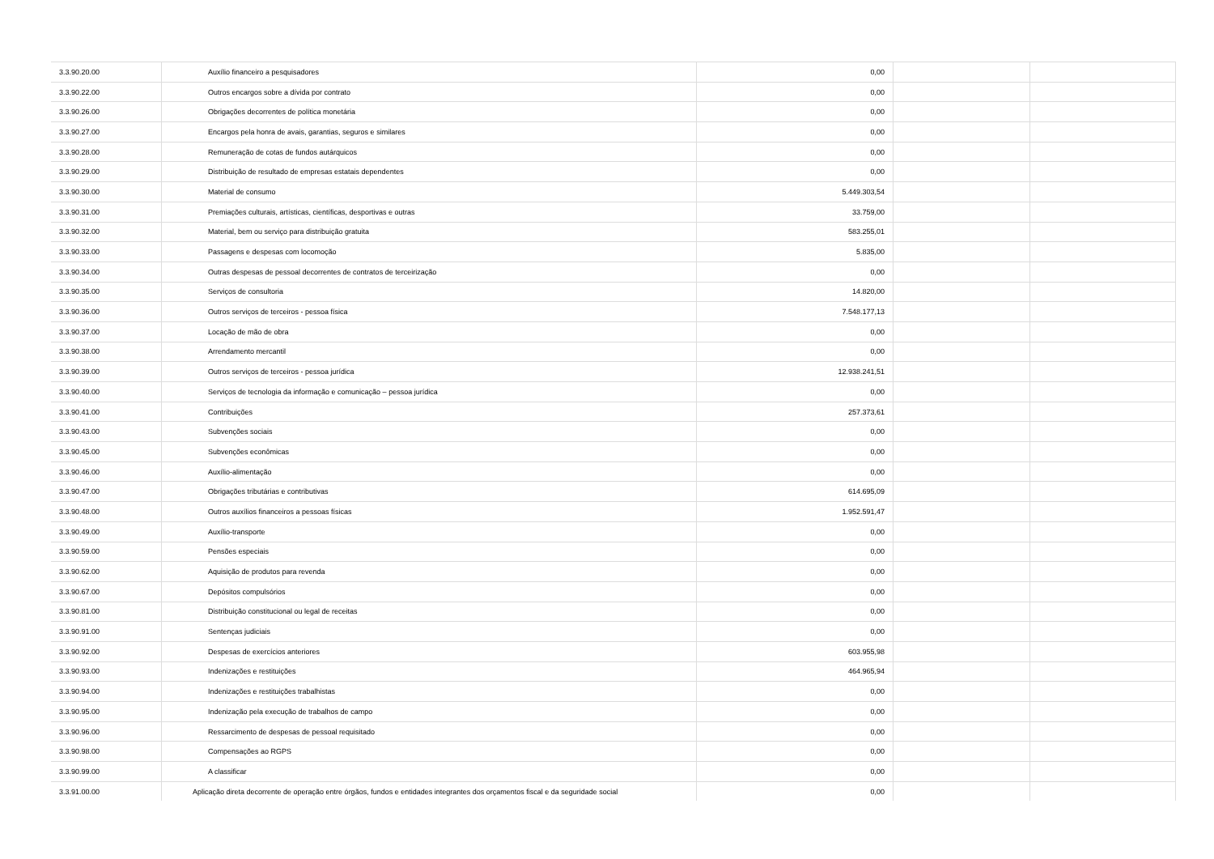| 3.3.90.20.00 | Auxílio financeiro a pesquisadores | 0,00 | | |
| 3.3.90.22.00 | Outros encargos sobre a dívida por contrato | 0,00 | | |
| 3.3.90.26.00 | Obrigações decorrentes de política monetária | 0,00 | | |
| 3.3.90.27.00 | Encargos pela honra de avais, garantias, seguros e similares | 0,00 | | |
| 3.3.90.28.00 | Remuneração de cotas de fundos autárquicos | 0,00 | | |
| 3.3.90.29.00 | Distribuição de resultado de empresas estatais dependentes | 0,00 | | |
| 3.3.90.30.00 | Material de consumo | 5.449.303,54 | | |
| 3.3.90.31.00 | Premiações culturais, artísticas, científicas, desportivas e outras | 33.759,00 | | |
| 3.3.90.32.00 | Material, bem ou serviço para distribuição gratuita | 583.255,01 | | |
| 3.3.90.33.00 | Passagens e despesas com locomoção | 5.835,00 | | |
| 3.3.90.34.00 | Outras despesas de pessoal decorrentes de contratos de terceirização | 0,00 | | |
| 3.3.90.35.00 | Serviços de consultoria | 14.820,00 | | |
| 3.3.90.36.00 | Outros serviços de terceiros - pessoa física | 7.548.177,13 | | |
| 3.3.90.37.00 | Locação de mão de obra | 0,00 | | |
| 3.3.90.38.00 | Arrendamento mercantil | 0,00 | | |
| 3.3.90.39.00 | Outros serviços de terceiros - pessoa jurídica | 12.938.241,51 | | |
| 3.3.90.40.00 | Serviços de tecnologia da informação e comunicação – pessoa jurídica | 0,00 | | |
| 3.3.90.41.00 | Contribuições | 257.373,61 | | |
| 3.3.90.43.00 | Subvenções sociais | 0,00 | | |
| 3.3.90.45.00 | Subvenções econômicas | 0,00 | | |
| 3.3.90.46.00 | Auxílio-alimentação | 0,00 | | |
| 3.3.90.47.00 | Obrigações tributárias e contributivas | 614.695,09 | | |
| 3.3.90.48.00 | Outros auxílios financeiros a pessoas físicas | 1.952.591,47 | | |
| 3.3.90.49.00 | Auxílio-transporte | 0,00 | | |
| 3.3.90.59.00 | Pensões especiais | 0,00 | | |
| 3.3.90.62.00 | Aquisição de produtos para revenda | 0,00 | | |
| 3.3.90.67.00 | Depósitos compulsórios | 0,00 | | |
| 3.3.90.81.00 | Distribuição constitucional ou legal de receitas | 0,00 | | |
| 3.3.90.91.00 | Sentenças judiciais | 0,00 | | |
| 3.3.90.92.00 | Despesas de exercícios anteriores | 603.955,98 | | |
| 3.3.90.93.00 | Indenizações e restituições | 464.965,94 | | |
| 3.3.90.94.00 | Indenizações e restituições trabalhistas | 0,00 | | |
| 3.3.90.95.00 | Indenização pela execução de trabalhos de campo | 0,00 | | |
| 3.3.90.96.00 | Ressarcimento de despesas de pessoal requisitado | 0,00 | | |
| 3.3.90.98.00 | Compensações ao RGPS | 0,00 | | |
| 3.3.90.99.00 | A classificar | 0,00 | | |
| 3.3.91.00.00 | Aplicação direta decorrente de operação entre órgãos, fundos e entidades integrantes dos orçamentos fiscal e da seguridade social | 0,00 | | |